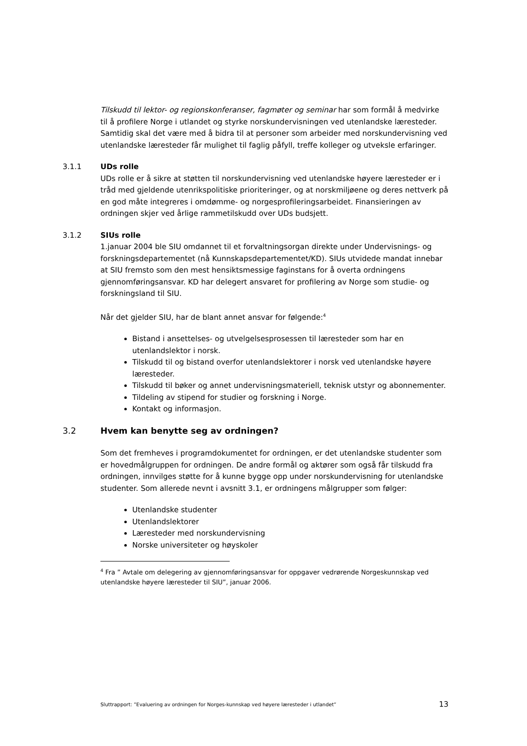Tilskudd til lektor- og regionskonferanser, fagmøter og seminar har som formål å medvirke til å profilere Norge i utlandet og styrke norskundervisningen ved utenlandske læresteder. Samtidig skal det være med å bidra til at personer som arbeider med norskundervisning ved utenlandske læresteder får mulighet til faglig påfyll, treffe kolleger og utveksle erfaringer.
3.1.1 UDs rolle
UDs rolle er å sikre at støtten til norskundervisning ved utenlandske høyere læresteder er i tråd med gjeldende utenrikspolitiske prioriteringer, og at norskmiljøene og deres nettverk på en god måte integreres i omdømme- og norgesprofileringsarbeidet. Finansieringen av ordningen skjer ved årlige rammetilskudd over UDs budsjett.
3.1.2 SIUs rolle
1.januar 2004 ble SIU omdannet til et forvaltningsorgan direkte under Undervisnings- og forskningsdepartementet (nå Kunnskapsdepartementet/KD). SIUs utvidede mandat innebar at SIU fremsto som den mest hensiktsmessige faginstans for å overta ordningens gjennomføringsansvar. KD har delegert ansvaret for profilering av Norge som studie- og forskningsland til SIU.
Når det gjelder SIU, har de blant annet ansvar for følgende:<sup>4</sup>
Bistand i ansettelses- og utvelgelsesprosessen til læresteder som har en utenlandslektor i norsk.
Tilskudd til og bistand overfor utenlandslektorer i norsk ved utenlandske høyere læresteder.
Tilskudd til bøker og annet undervisningsmateriell, teknisk utstyr og abonnementer.
Tildeling av stipend for studier og forskning i Norge.
Kontakt og informasjon.
3.2 Hvem kan benytte seg av ordningen?
Som det fremheves i programdokumentet for ordningen, er det utenlandske studenter som er hovedmålgruppen for ordningen. De andre formål og aktører som også får tilskudd fra ordningen, innvilges støtte for å kunne bygge opp under norskundervisning for utenlandske studenter. Som allerede nevnt i avsnitt 3.1, er ordningens målgrupper som følger:
Utenlandske studenter
Utenlandslektorer
Læresteder med norskundervisning
Norske universiteter og høyskoler
<sup>4</sup> Fra ” Avtale om delegering av gjennomføringsansvar for oppgaver vedrørende Norgeskunnskap ved utenlandske høyere læresteder til SIU”, januar 2006.
Sluttrapport: ”Evaluering av ordningen for Norges-kunnskap ved høyere læresteder i utlandet” 13